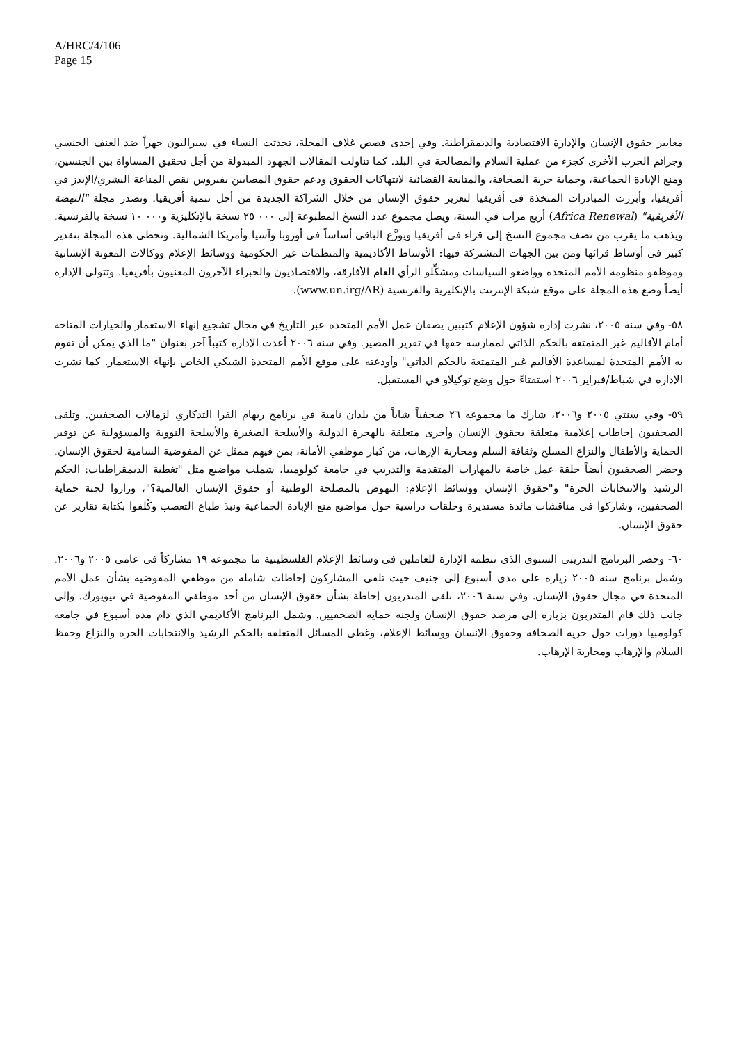A/HRC/4/106
Page 15
معايير حقوق الإنسان والإدارة الاقتصادية والديمقراطية. وفي إحدى قصص غلاف المجلة، تحدثت النساء في سيراليون جهراً ضد العنف الجنسي وجرائم الحرب الأخرى كجزء من عملية السلام والمصالحة في البلد. كما تناولت المقالات الجهود المبذولة من أجل تحقيق المساواة بين الجنسين، ومنع الإبادة الجماعية، وحماية حرية الصحافة، والمتابعة القضائية لانتهاكات الحقوق ودعم حقوق المصابين بفيروس نقص المناعة البشري/الإيدز في أفريقيا، وأبرزت المبادرات المتخذة في أفريقيا لتعزيز حقوق الإنسان من خلال الشراكة الجديدة من أجل تنمية أفريقيا. وتصدر مجلة "النهضة الأفريقية" (Africa Renewal) أربع مرات في السنة، ويصل مجموع عدد النسخ المطبوعة إلى ٠٠٠ ٢٥ نسخة بالإنكليزية و٠٠٠ ١٠ نسخة بالفرنسية. ويذهب ما يقرب من نصف مجموع النسخ إلى قراء في أفريقيا ويوزَّع الباقي أساساً في أوروبا وآسيا وأمريكا الشمالية. وتحظى هذه المجلة بتقدير كبير في أوساط قرائها ومن بين الجهات المشتركة فيها: الأوساط الأكاديمية والمنظمات غير الحكومية ووسائط الإعلام ووكالات المعونة الإنسانية وموظفو منظومة الأمم المتحدة وواضعو السياسات ومشكِّلو الرأي العام الأفارقة، والاقتصاديون والخبراء الآخرون المعنيون بأفريقيا. وتتولى الإدارة أيضاً وضع هذه المجلة على موقع شبكة الإنترنت بالإنكليزية والفرنسية (www.un.irg/AR).
٥٨- وفي سنة ٢٠٠٥، نشرت إدارة شؤون الإعلام كتيبين يصفان عمل الأمم المتحدة عبر التاريخ في مجال تشجيع إنهاء الاستعمار والخيارات المتاحة أمام الأقاليم غير المتمتعة بالحكم الذاتي لممارسة حقها في تقرير المصير. وفي سنة ٢٠٠٦ أعدت الإدارة كتيباً آخر بعنوان "ما الذي يمكن أن تقوم به الأمم المتحدة لمساعدة الأقاليم غير المتمتعة بالحكم الذاتي" وأودعته على موقع الأمم المتحدة الشبكي الخاص بإنهاء الاستعمار. كما نشرت الإدارة في شباط/فبراير ٢٠٠٦ استفتاءً حول وضع توكيلاو في المستقبل.
٥٩- وفي سنتي ٢٠٠٥ و٢٠٠٦، شارك ما مجموعه ٢٦ صحفياً شاباً من بلدان نامية في برنامج ريهام الفرا التذكاري لزمالات الصحفيين. وتلقى الصحفيون إحاطات إعلامية متعلقة بحقوق الإنسان وأخرى متعلقة بالهجرة الدولية والأسلحة الصغيرة والأسلحة النووية والمسؤولية عن توفير الحماية والأطفال والنزاع المسلح وثقافة السلم ومحاربة الإرهاب، من كبار موظفي الأمانة، بمن فيهم ممثل عن المفوضية السامية لحقوق الإنسان. وحضر الصحفيون أيضاً حلقة عمل خاصة بالمهارات المتقدمة والتدريب في جامعة كولومبيا، شملت مواضيع مثل "تغطية الديمقراطيات: الحكم الرشيد والانتخابات الحرة" و"حقوق الإنسان ووسائط الإعلام: النهوض بالمصلحة الوطنية أو حقوق الإنسان العالمية؟"، وزاروا لجنة حماية الصحفيين، وشاركوا في مناقشات مائدة مستديرة وحلقات دراسية حول مواضيع منع الإبادة الجماعية ونبذ طباع التعصب وكُلفوا بكتابة تقارير عن حقوق الإنسان.
٦٠- وحضر البرنامج التدريبي السنوي الذي تنظمه الإدارة للعاملين في وسائط الإعلام الفلسطينية ما مجموعه ١٩ مشاركاً في عامي ٢٠٠٥ و٢٠٠٦. وشمل برنامج سنة ٢٠٠٥ زيارة على مدى أسبوع إلى جنيف حيث تلقى المشاركون إحاطات شاملة من موظفي المفوضية بشأن عمل الأمم المتحدة في مجال حقوق الإنسان. وفي سنة ٢٠٠٦، تلقى المتدربون إحاطة بشأن حقوق الإنسان من أحد موظفي المفوضية في نيويورك. وإلى جانب ذلك قام المتدربون بزيارة إلى مرصد حقوق الإنسان ولجنة حماية الصحفيين. وشمل البرنامج الأكاديمي الذي دام مدة أسبوع في جامعة كولومبيا دورات حول حرية الصحافة وحقوق الإنسان ووسائط الإعلام، وغطى المسائل المتعلقة بالحكم الرشيد والانتخابات الحرة والنزاع وحفظ السلام والإرهاب ومحاربة الإرهاب.